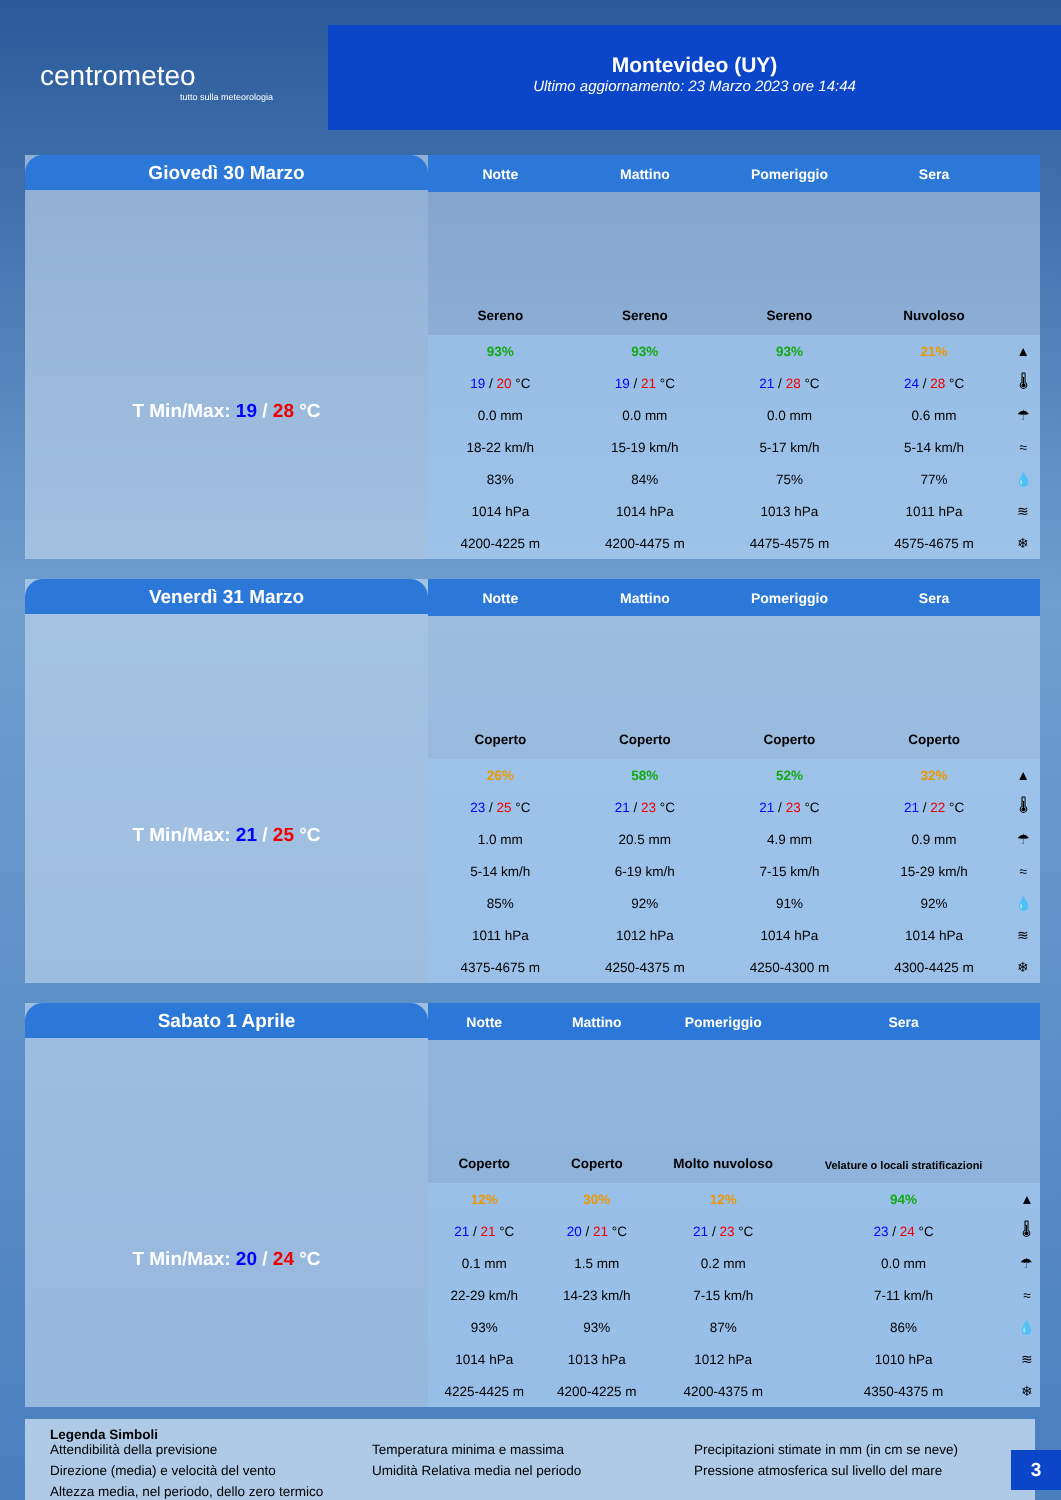centrometeo
tutto sulla meteorologia
Montevideo (UY)
Ultimo aggiornamento: 23 Marzo 2023 ore 14:44
Giovedì 30 Marzo
T Min/Max: 19 / 28 °C
| Notte | Mattino | Pomeriggio | Sera | |
| --- | --- | --- | --- | --- |
| Sereno | Sereno | Sereno | Nuvoloso | |
| 93% | 93% | 93% | 21% | ▲ |
| 19 / 20 °C | 19 / 21 °C | 21 / 28 °C | 24 / 28 °C | 🌡 |
| 0.0 mm | 0.0 mm | 0.0 mm | 0.6 mm | ☂ |
| 18-22 km/h | 15-19 km/h | 5-17 km/h | 5-14 km/h | ≈ |
| 83% | 84% | 75% | 77% | 💧 |
| 1014 hPa | 1014 hPa | 1013 hPa | 1011 hPa | ≋ |
| 4200-4225 m | 4200-4475 m | 4475-4575 m | 4575-4675 m | ❄ |
Venerdì 31 Marzo
T Min/Max: 21 / 25 °C
| Notte | Mattino | Pomeriggio | Sera | |
| --- | --- | --- | --- | --- |
| Coperto | Coperto | Coperto | Coperto | |
| 26% | 58% | 52% | 32% | ▲ |
| 23 / 25 °C | 21 / 23 °C | 21 / 23 °C | 21 / 22 °C | 🌡 |
| 1.0 mm | 20.5 mm | 4.9 mm | 0.9 mm | ☂ |
| 5-14 km/h | 6-19 km/h | 7-15 km/h | 15-29 km/h | ≈ |
| 85% | 92% | 91% | 92% | 💧 |
| 1011 hPa | 1012 hPa | 1014 hPa | 1014 hPa | ≋ |
| 4375-4675 m | 4250-4375 m | 4250-4300 m | 4300-4425 m | ❄ |
Sabato 1 Aprile
T Min/Max: 20 / 24 °C
| Notte | Mattino | Pomeriggio | Sera | |
| --- | --- | --- | --- | --- |
| Coperto | Coperto | Molto nuvoloso | Velature o locali stratificazioni | |
| 12% | 30% | 12% | 94% | ▲ |
| 21 / 21 °C | 20 / 21 °C | 21 / 23 °C | 23 / 24 °C | 🌡 |
| 0.1 mm | 1.5 mm | 0.2 mm | 0.0 mm | ☂ |
| 22-29 km/h | 14-23 km/h | 7-15 km/h | 7-11 km/h | ≈ |
| 93% | 93% | 87% | 86% | 💧 |
| 1014 hPa | 1013 hPa | 1012 hPa | 1010 hPa | ≋ |
| 4225-4425 m | 4200-4225 m | 4200-4375 m | 4350-4375 m | ❄ |
Legenda Simboli
Attendibilità della previsione Temperatura minima e massima Precipitazioni stimate in mm (in cm se neve) Direzione (media) e velocità del vento Umidità Relativa media nel periodo Pressione atmosferica sul livello del mare Altezza media, nel periodo, dello zero termico
3